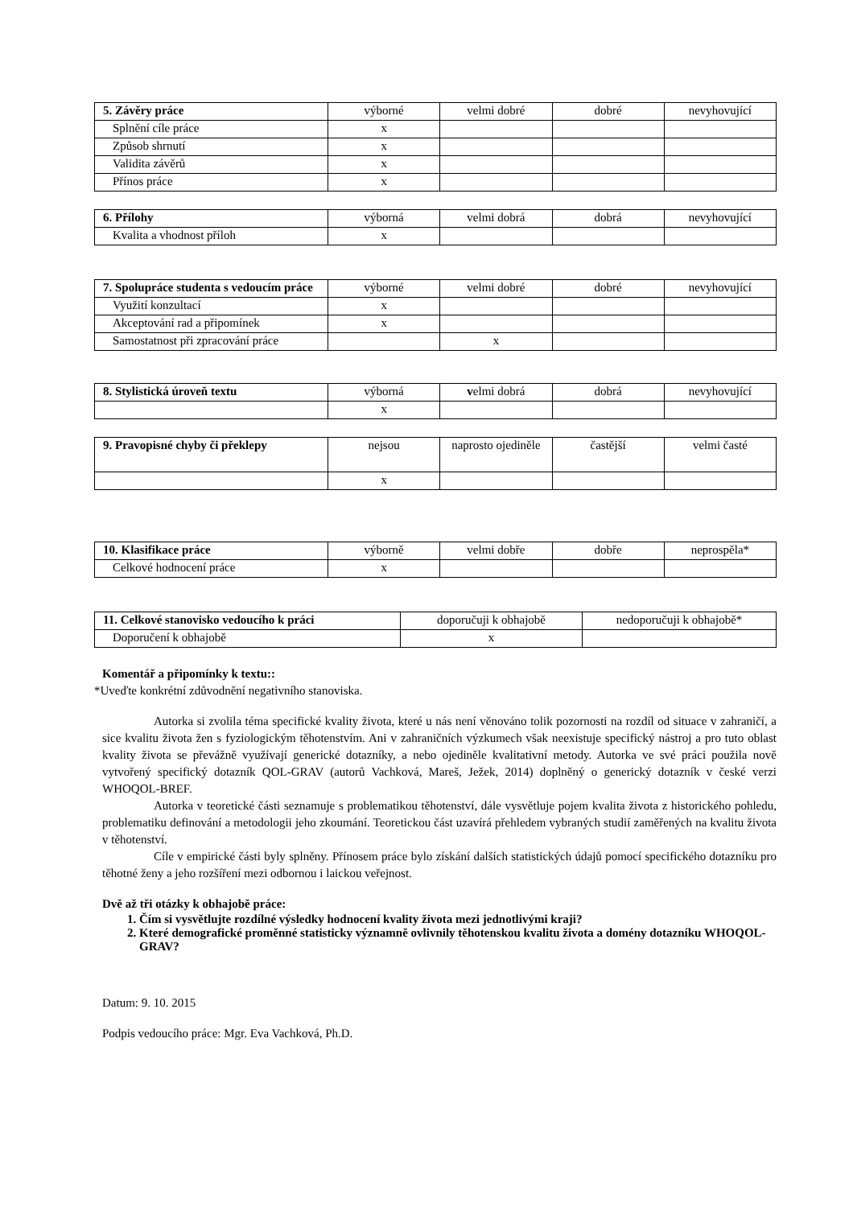| 5. Závěry práce | výborné | velmi dobré | dobré | nevyhovující |
| Splnění cíle práce | x | | | |
| Způsob shrnutí | x | | | |
| Validita závěrů | x | | | |
| Přínos práce | x | | | |
| 6. Přílohy | výborná | velmi dobrá | dobrá | nevyhovující |
| Kvalita a vhodnost příloh | x | | | |
| 7. Spolupráce studenta s vedoucím práce | výborné | velmi dobré | dobré | nevyhovující |
| Využití konzultací | x | | | |
| Akceptování rad a připomínek | x | | | |
| Samostatnost při zpracování práce | | x | | |
| 8. Stylistická úroveň textu | výborná | v elmi dobrá | dobrá | nevyhovující |
| | x | | | |
| 9. Pravopisné chyby či překlepy | nejsou | naprosto ojediněle | častější | velmi časté |
| | x | | | |
| 10. Klasifikace práce | výborně | velmi dobře | dobře | neprospěla* |
| Celkové hodnocení práce | x | | | |
| 11. Celkové stanovisko vedoucího k práci | doporučuji k obhajobě | nedoporučuji k obhajobě* |
| Doporučení k obhajobě | x | |
Komentář a připomínky k textu::
*Uveďte konkrétní zdůvodnění negativního stanoviska.
Autorka si zvolila téma specifické kvality života, které u nás není věnováno tolik pozornosti na rozdíl od situace v zahraničí, a sice kvalitu života žen s fyziologickým těhotenstvím. Ani v zahraničních výzkumech však neexistuje specifický nástroj a pro tuto oblast kvality života se převážně využívají generické dotazníky, a nebo ojediněle kvalitativní metody. Autorka ve své práci použila nově vytvořený specifický dotazník QOL-GRAV (autorů Vachková, Mareš, Ježek, 2014) doplněný o generický dotazník v české verzi WHOQOL-BREF.
Autorka v teoretické části seznamuje s problematikou těhotenství, dále vysvětluje pojem kvalita života z historického pohledu, problematiku definování a metodologii jeho zkoumání. Teoretickou část uzavírá přehledem vybraných studií zaměřených na kvalitu života v těhotenství.
Cíle v empirické části byly splněny. Přínosem práce bylo získání dalších statistických údajů pomocí specifického dotazníku pro těhotné ženy a jeho rozšíření mezi odbornou i laickou veřejnost.
Dvě až tři otázky k obhajobě práce:
1. Čím si vysvětlujte rozdílné výsledky hodnocení kvality života mezi jednotlivými kraji?
2. Které demografické proměnné statisticky významně ovlivnily těhotenskou kvalitu života a domény dotazníku WHOQOL-GRAV?
Datum: 9. 10. 2015
Podpis vedoucího práce: Mgr. Eva Vachková, Ph.D.